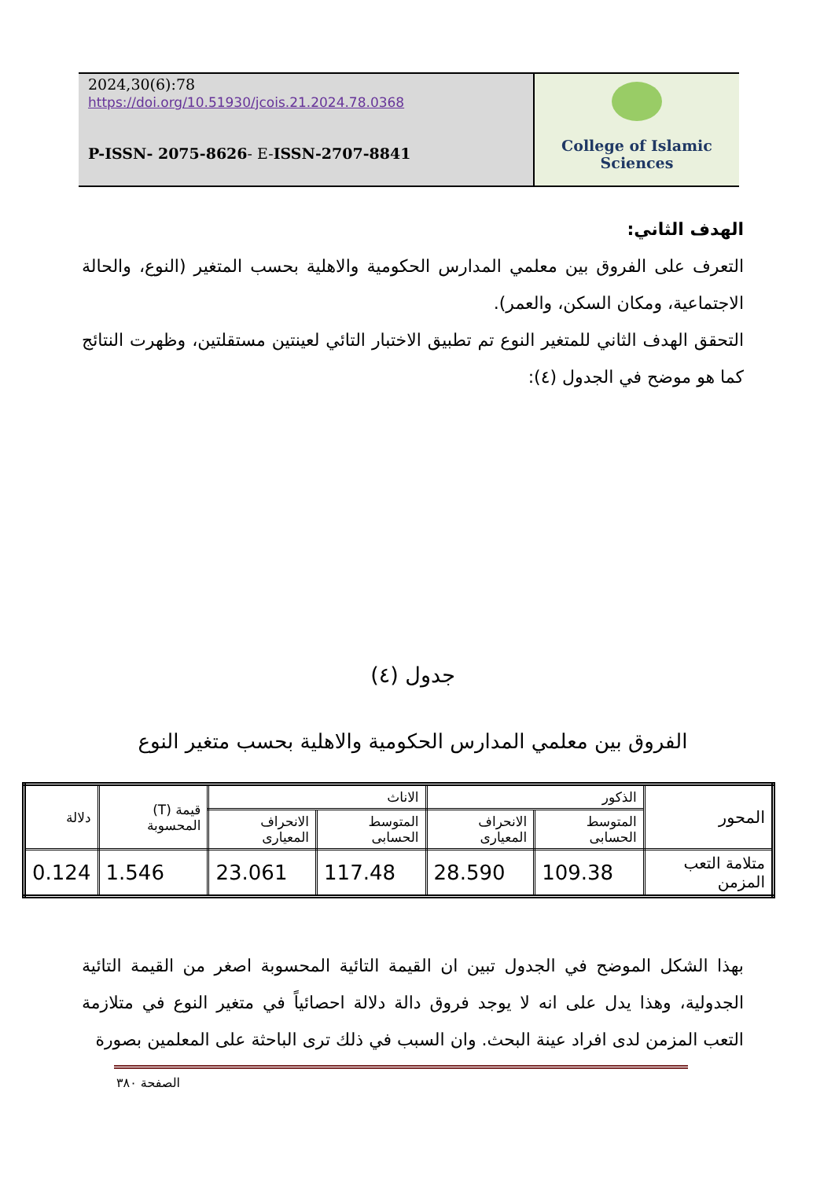2024,30(6):78
https://doi.org/10.51930/jcois.21.2024.78.0368
P-ISSN- 2075-8626- E-ISSN-2707-8841
College of Islamic Sciences
الهدف الثاني:
التعرف على الفروق بين معلمي المدارس الحكومية والاهلية بحسب المتغير (النوع، والحالة الاجتماعية، ومكان السكن، والعمر).
التحقق الهدف الثاني للمتغير النوع تم تطبيق الاختبار التائي لعينتين مستقلتين، وظهرت النتائج كما هو موضح في الجدول (٤):
جدول (٤)
الفروق بين معلمي المدارس الحكومية والاهلية بحسب متغير النوع
| المحور | الذكور | | الاناث | | قيمة (T) المحسوبة | دلالة |
| --- | --- | --- | --- | --- | --- | --- |
| | المتوسط الحسابى | الانحراف المعيارى | المتوسط الحسابى | الانحراف المعيارى | | |
| متلامة التعب المزمن | 109.38 | 28.590 | 117.48 | 23.061 | 1.546 | 0.124 |
بهذا الشكل الموضح في الجدول تبين ان القيمة التائية المحسوبة اصغر من القيمة التائية الجدولية، وهذا يدل على انه لا يوجد فروق دالة دلالة احصائياً في متغير النوع في متلازمة التعب المزمن لدى افراد عينة البحث. وان السبب في ذلك ترى الباحثة على المعلمين بصورة
الصفحة ٣٨٠